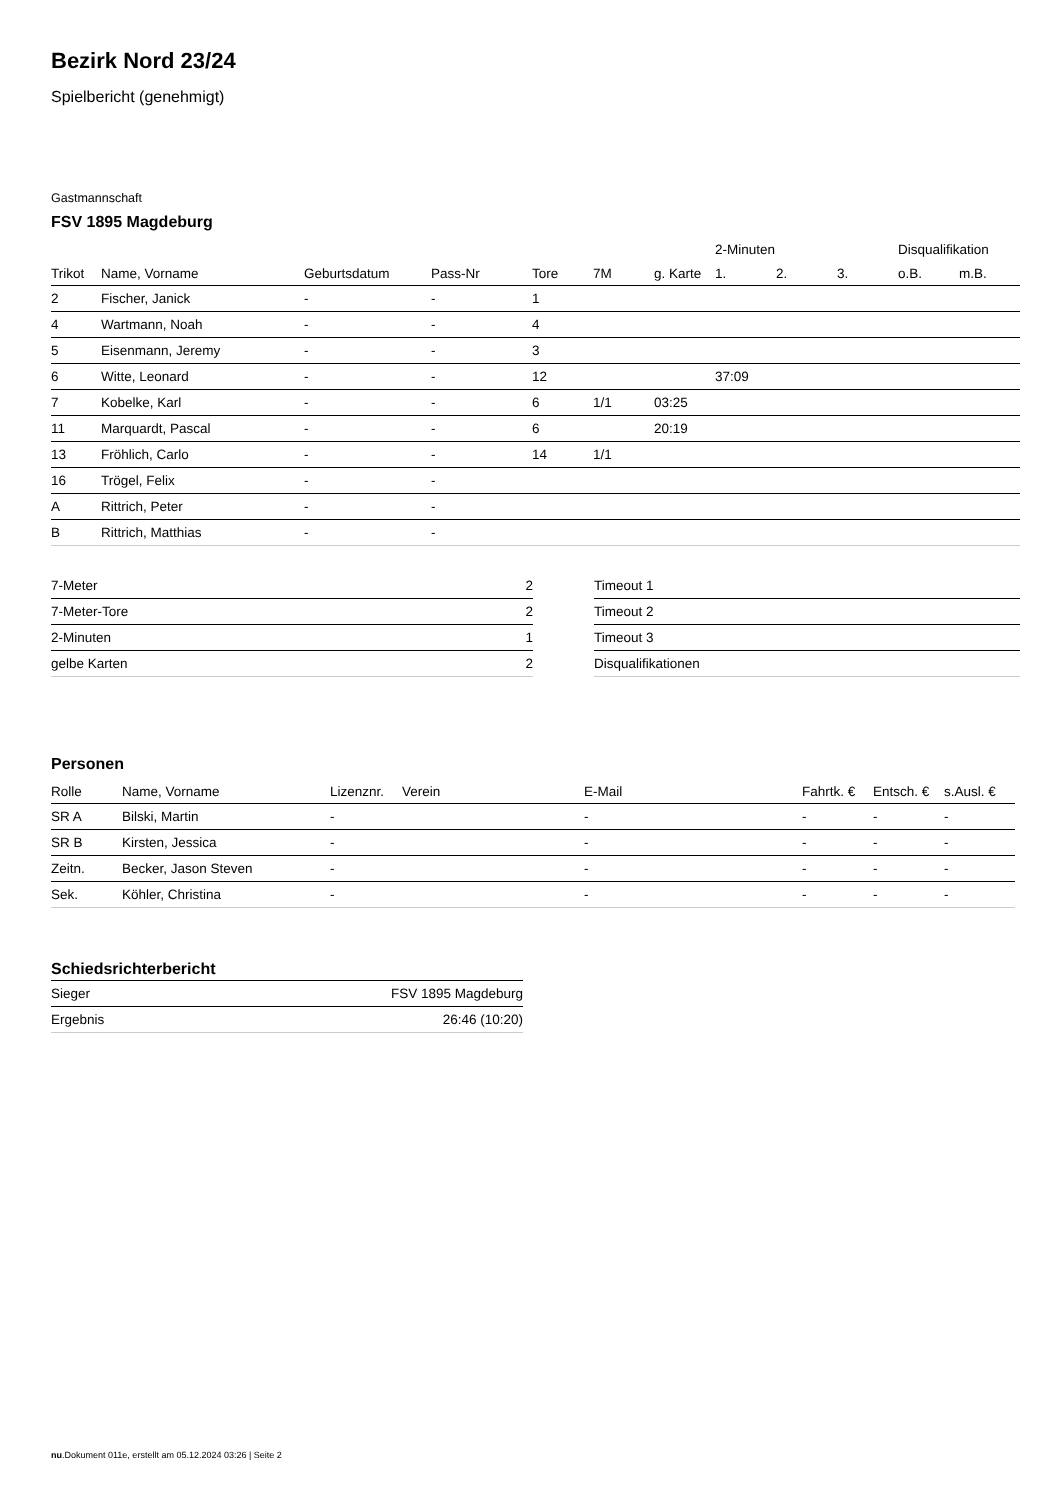Bezirk Nord 23/24
Spielbericht (genehmigt)
Gastmannschaft
FSV 1895 Magdeburg
| | | | | | | | 2-Minuten | | | Disqualifikation | |
| --- | --- | --- | --- | --- | --- | --- | --- | --- | --- | --- | --- |
| Trikot | Name, Vorname | Geburtsdatum | Pass-Nr | Tore | 7M | g. Karte | 1. | 2. | 3. | o.B. | m.B. |
| 2 | Fischer, Janick | - | - | 1 | | | | | | | |
| 4 | Wartmann, Noah | - | - | 4 | | | | | | | |
| 5 | Eisenmann, Jeremy | - | - | 3 | | | | | | | |
| 6 | Witte, Leonard | - | - | 12 | | | 37:09 | | | | |
| 7 | Kobelke, Karl | - | - | 6 | 1/1 | 03:25 | | | | | |
| 11 | Marquardt, Pascal | - | - | 6 | | 20:19 | | | | | |
| 13 | Fröhlich, Carlo | - | - | 14 | 1/1 | | | | | | |
| 16 | Trögel, Felix | - | - | | | | | | | | |
| A | Rittrich, Peter | - | - | | | | | | | | |
| B | Rittrich, Matthias | - | - | | | | | | | | |
| 7-Meter | 2 |
| 7-Meter-Tore | 2 |
| 2-Minuten | 1 |
| gelbe Karten | 2 |
| Timeout 1 |
| Timeout 2 |
| Timeout 3 |
| Disqualifikationen |
Personen
| Rolle | Name, Vorname | Lizenznr. | Verein | E-Mail | Fahrtk. € | Entsch. € | s.Ausl. € |
| --- | --- | --- | --- | --- | --- | --- | --- |
| SR A | Bilski, Martin | - | | - | - | - | - |
| SR B | Kirsten, Jessica | - | | - | - | - | - |
| Zeitn. | Becker, Jason Steven | - | | - | - | - | - |
| Sek. | Köhler, Christina | - | | - | - | - | - |
Schiedsrichterbericht
| Sieger | FSV 1895 Magdeburg |
| Ergebnis | 26:46 (10:20) |
nu.Dokument 011e, erstellt am 05.12.2024 03:26 | Seite 2